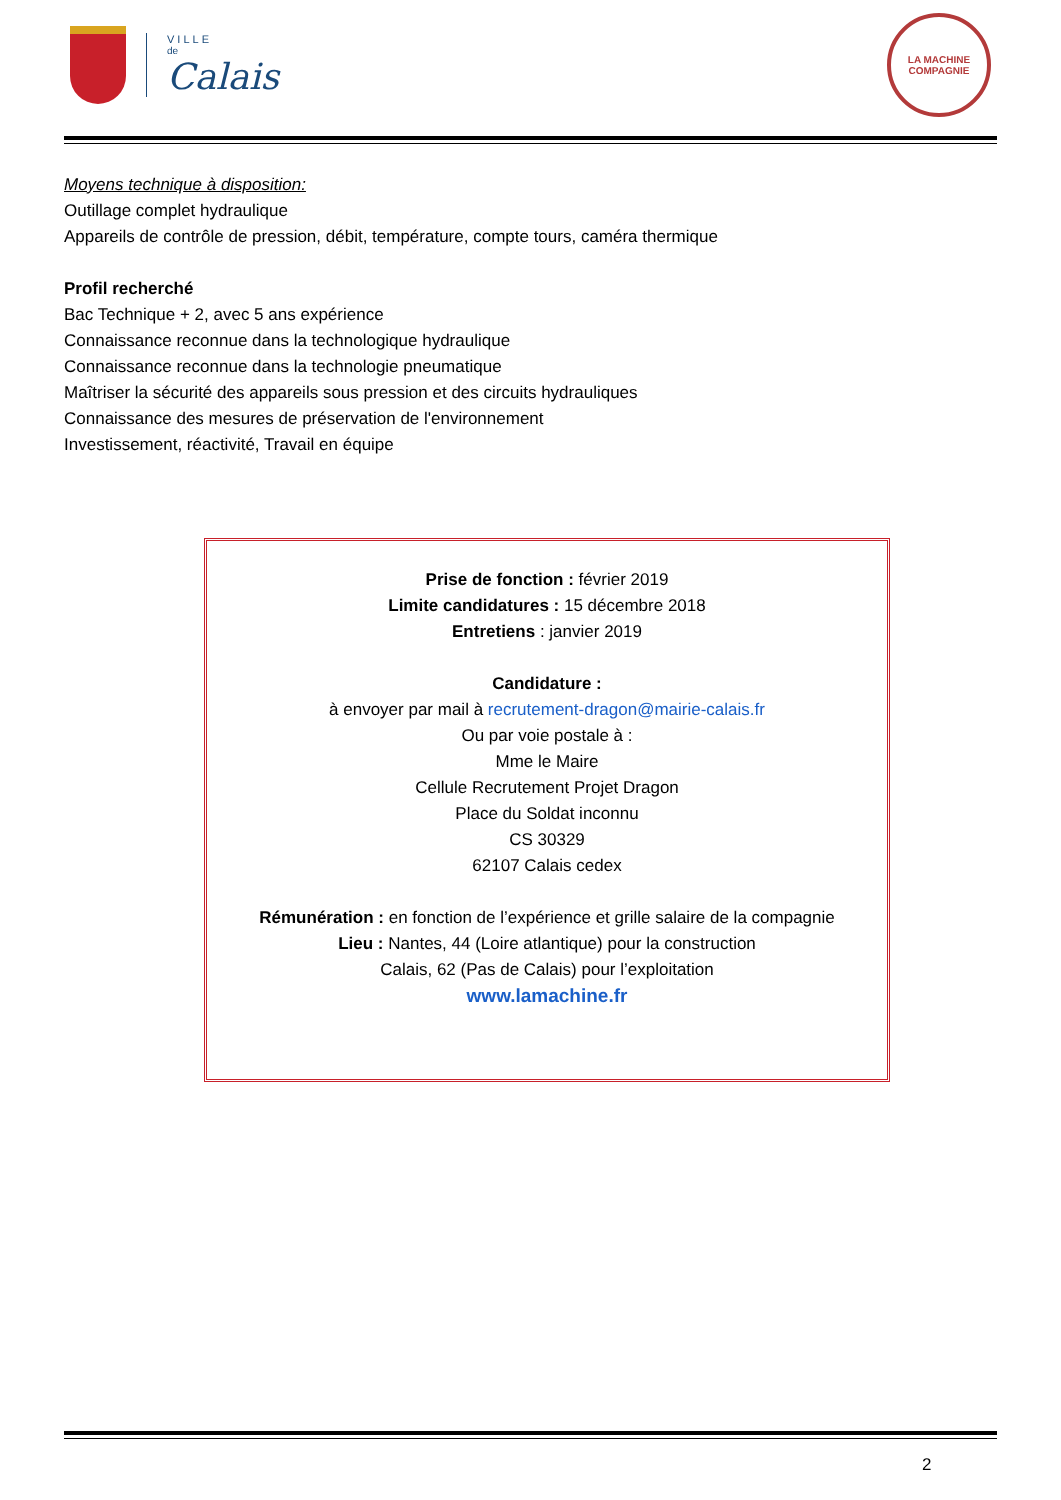VILLE
de
Calais
LA MACHINE
COMPAGNIE
Moyens technique à disposition:
Outillage complet hydraulique
Appareils de contrôle de pression, débit, température, compte tours, caméra thermique
Profil recherché
Bac Technique + 2, avec 5 ans expérience
Connaissance reconnue dans la technologique hydraulique
Connaissance reconnue dans la technologie pneumatique
Maîtriser la sécurité des appareils sous pression et des circuits hydrauliques
Connaissance des mesures de préservation de l'environnement
Investissement, réactivité, Travail en équipe
Prise de fonction : février 2019
Limite candidatures : 15 décembre 2018
Entretiens : janvier 2019
Candidature :
à envoyer par mail à recrutement-dragon@mairie-calais.fr
Ou par voie postale à :
Mme le Maire
Cellule Recrutement Projet Dragon
Place du Soldat inconnu
CS 30329
62107 Calais cedex
Rémunération : en fonction de l’expérience et grille salaire de la compagnie
Lieu : Nantes, 44 (Loire atlantique) pour la construction
Calais, 62 (Pas de Calais) pour l’exploitation
www.lamachine.fr
2